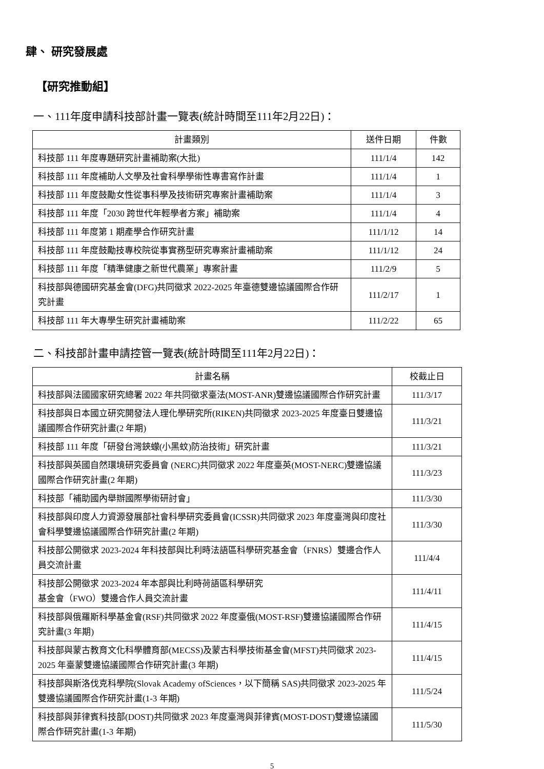肆、 研究發展處
【研究推動組】
一、111年度申請科技部計畫一覽表(統計時間至111年2月22日)：
| 計畫類別 | 送件日期 | 件數 |
| --- | --- | --- |
| 科技部 111 年度專題研究計畫補助案(大批) | 111/1/4 | 142 |
| 科技部 111 年度補助人文學及社會科學學術性專書寫作計畫 | 111/1/4 | 1 |
| 科技部 111 年度鼓勵女性從事科學及技術研究專案計畫補助案 | 111/1/4 | 3 |
| 科技部 111 年度「2030 跨世代年輕學者方案」補助案 | 111/1/4 | 4 |
| 科技部 111 年度第 1 期產學合作研究計畫 | 111/1/12 | 14 |
| 科技部 111 年度鼓勵技專校院從事實務型研究專案計畫補助案 | 111/1/12 | 24 |
| 科技部 111 年度「精準健康之新世代農業」專案計畫 | 111/2/9 | 5 |
| 科技部與德國研究基金會(DFG)共同徵求 2022-2025 年臺德雙邊協議國際合作研究計畫 | 111/2/17 | 1 |
| 科技部 111 年大專學生研究計畫補助案 | 111/2/22 | 65 |
二、科技部計畫申請控管一覽表(統計時間至111年2月22日)：
| 計畫名稱 | 校截止日 |
| --- | --- |
| 科技部與法國國家研究總署 2022 年共同徵求臺法(MOST-ANR)雙邊協議國際合作研究計畫 | 111/3/17 |
| 科技部與日本國立研究開發法人理化學研究所(RIKEN)共同徵求 2023-2025 年度臺日雙邊協議國際合作研究計畫(2 年期) | 111/3/21 |
| 科技部 111 年度「研發台灣鋏蠓(小黑蚊)防治技術」研究計畫 | 111/3/21 |
| 科技部與英國自然環境研究委員會 (NERC)共同徵求 2022 年度臺英(MOST-NERC)雙邊協議國際合作研究計畫(2 年期) | 111/3/23 |
| 科技部「補助國內舉辦國際學術研討會」 | 111/3/30 |
| 科技部與印度人力資源發展部社會科學研究委員會(ICSSR)共同徵求 2023 年度臺灣與印度社會科學雙邊協議國際合作研究計畫(2 年期) | 111/3/30 |
| 科技部公開徵求 2023-2024 年科技部與比利時法語區科學研究基金會（FNRS）雙邊合作人員交流計畫 | 111/4/4 |
| 科技部公開徵求 2023-2024 年本部與比利時荷語區科學研究 基金會（FWO）雙邊合作人員交流計畫 | 111/4/11 |
| 科技部與俄羅斯科學基金會(RSF)共同徵求 2022 年度臺俄(MOST-RSF)雙邊協議國際合作研究計畫(3 年期) | 111/4/15 |
| 科技部與蒙古教育文化科學體育部(MECSS)及蒙古科學技術基金會(MFST)共同徵求 2023-2025 年臺蒙雙邊協議國際合作研究計畫(3 年期) | 111/4/15 |
| 科技部與斯洛伐克科學院(Slovak Academy ofSciences，以下簡稱 SAS)共同徵求 2023-2025 年雙邊協議國際合作研究計畫(1-3 年期) | 111/5/24 |
| 科技部與菲律賓科技部(DOST)共同徵求 2023 年度臺灣與菲律賓(MOST-DOST)雙邊協議國際合作研究計畫(1-3 年期) | 111/5/30 |
5